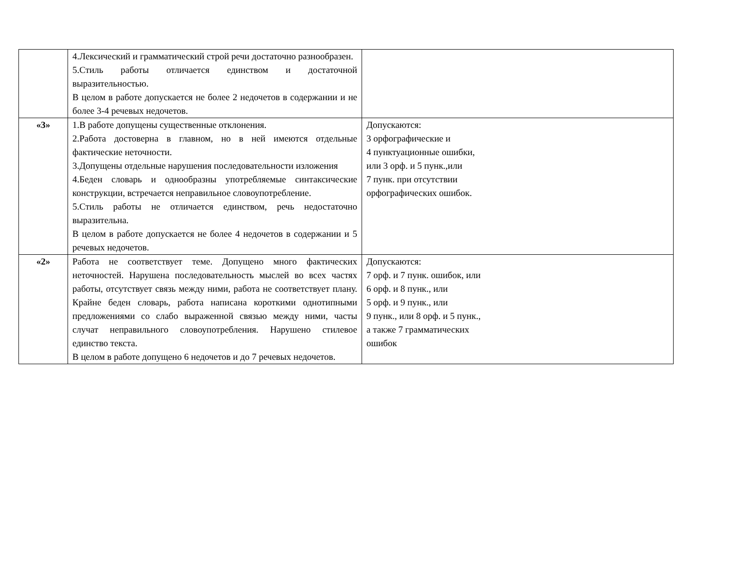| | 4.Лексический и грамматический строй речи достаточно разнообразен. 5.Стиль работы отличается единством и достаточной выразительностью. В целом в работе допускается не более 2 недочетов в содержании и не более 3-4 речевых недочетов. | |
| «3» | 1.В работе допущены существенные отклонения. 2.Работа достоверна в главном, но в ней имеются отдельные фактические неточности. 3.Допущены отдельные нарушения последовательности изложения 4.Беден словарь и однообразны употребляемые синтаксические конструкции, встречается неправильное словоупотребление. 5.Стиль работы не отличается единством, речь недостаточно выразительна. В целом в работе допускается не более 4 недочетов в содержании и 5 речевых недочетов. | Допускаются: 3 орфографические и 4 пунктуационные ошибки, или 3 орф. и 5 пунк.,или 7 пунк. при отсутствии орфографических ошибок. |
| «2» | Работа не соответствует теме. Допущено много фактических неточностей. Нарушена последовательность мыслей во всех частях работы, отсутствует связь между ними, работа не соответствует плану. Крайне беден словарь, работа написана короткими однотипными предложениями со слабо выраженной связью между ними, часты случат неправильного словоупотребления. Нарушено стилевое единство текста. В целом в работе допущено 6 недочетов и до 7 речевых недочетов. | Допускаются: 7 орф. и 7 пунк. ошибок, или 6 орф. и 8 пунк., или 5 орф. и 9 пунк., или 9 пунк., или 8 орф. и 5 пунк., а также 7 грамматических ошибок |